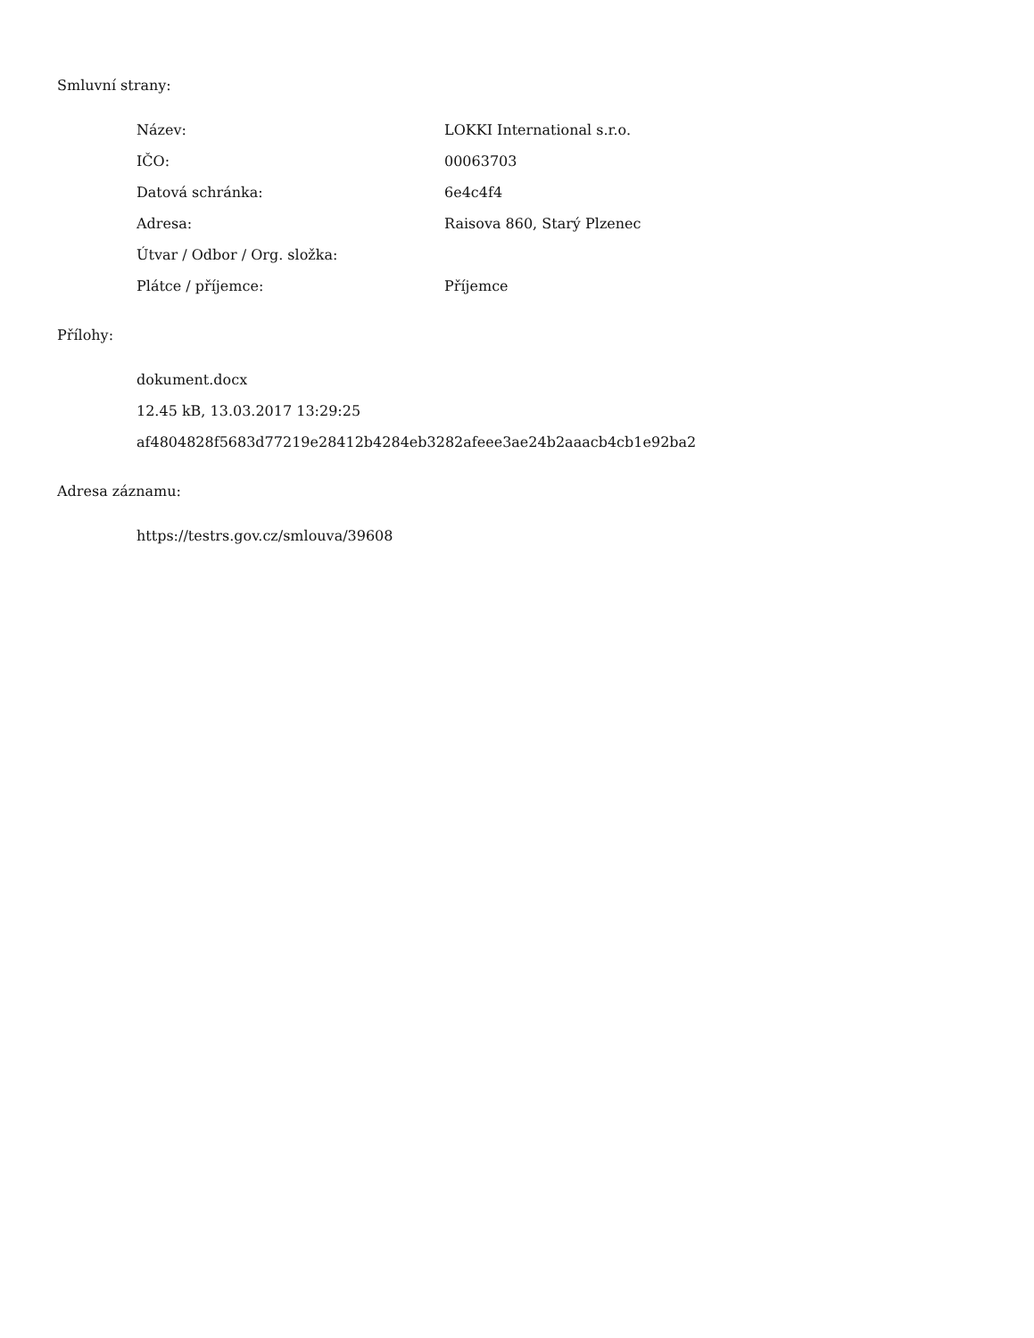Smluvní strany:
| Název: | LOKKI International s.r.o. |
| IČO: | 00063703 |
| Datová schránka: | 6e4c4f4 |
| Adresa: | Raisova 860, Starý Plzenec |
| Útvar / Odbor / Org. složka: | |
| Plátce / příjemce: | Příjemce |
Přílohy:
| dokument.docx |
| 12.45 kB, 13.03.2017 13:29:25 |
| af4804828f5683d77219e28412b4284eb3282afeee3ae24b2aaacb4cb1e92ba2 |
Adresa záznamu:
| https://testrs.gov.cz/smlouva/39608 |